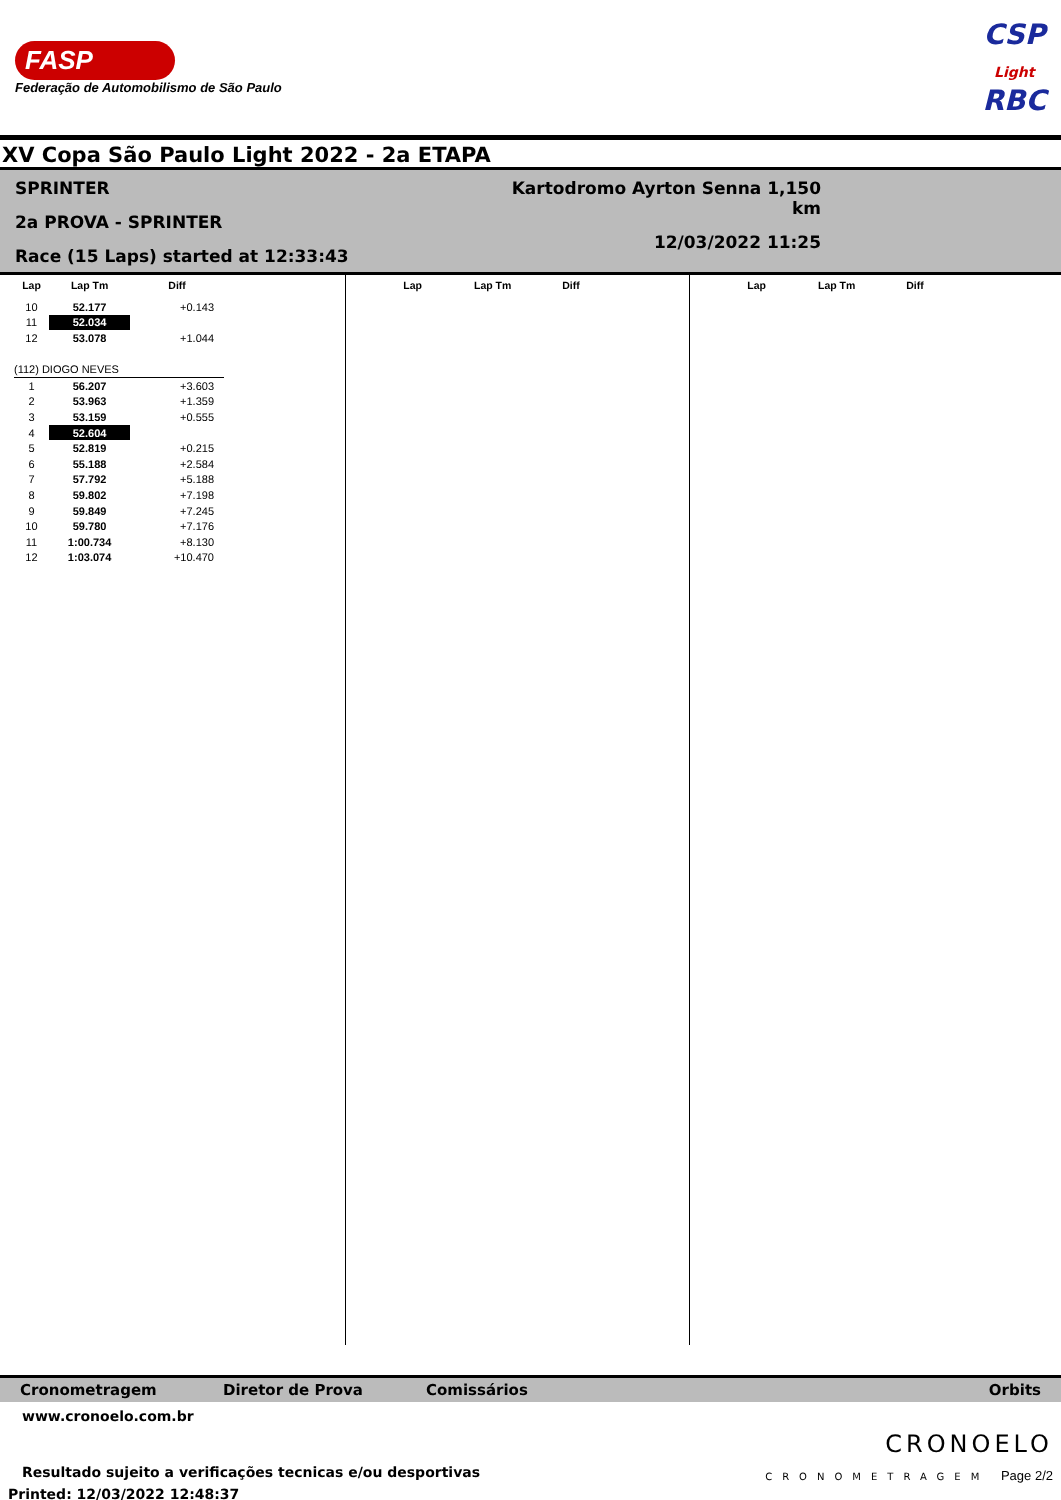FASP
Federação de Automobilismo de São Paulo
CSP
Light
RBC
XV Copa São Paulo Light 2022 - 2a ETAPA
SPRINTER
2a PROVA - SPRINTER
Race (15 Laps) started at 12:33:43
Kartodromo Ayrton Senna 1,150 km
12/03/2022 11:25
| Lap | Lap Tm | Diff |
| --- | --- | --- |
| 10 | 52.177 | +0.143 |
| 11 | 52.034 | |
| 12 | 53.078 | +1.044 |
| (112) DIOGO NEVES | | |
| 1 | 56.207 | +3.603 |
| 2 | 53.963 | +1.359 |
| 3 | 53.159 | +0.555 |
| 4 | 52.604 | |
| 5 | 52.819 | +0.215 |
| 6 | 55.188 | +2.584 |
| 7 | 57.792 | +5.188 |
| 8 | 59.802 | +7.198 |
| 9 | 59.849 | +7.245 |
| 10 | 59.780 | +7.176 |
| 11 | 1:00.734 | +8.130 |
| 12 | 1:03.074 | +10.470 |
| Lap | Lap Tm | Diff |
| --- | --- | --- |
| Lap | Lap Tm | Diff |
| --- | --- | --- |
Cronometragem Diretor de Prova Comissários Orbits
www.cronoelo.com.br
Resultado sujeito a verificações tecnicas e/ou desportivas
Printed: 12/03/2022 12:48:37
CRONOELO
CRONOMETRAGEM Page 2/2